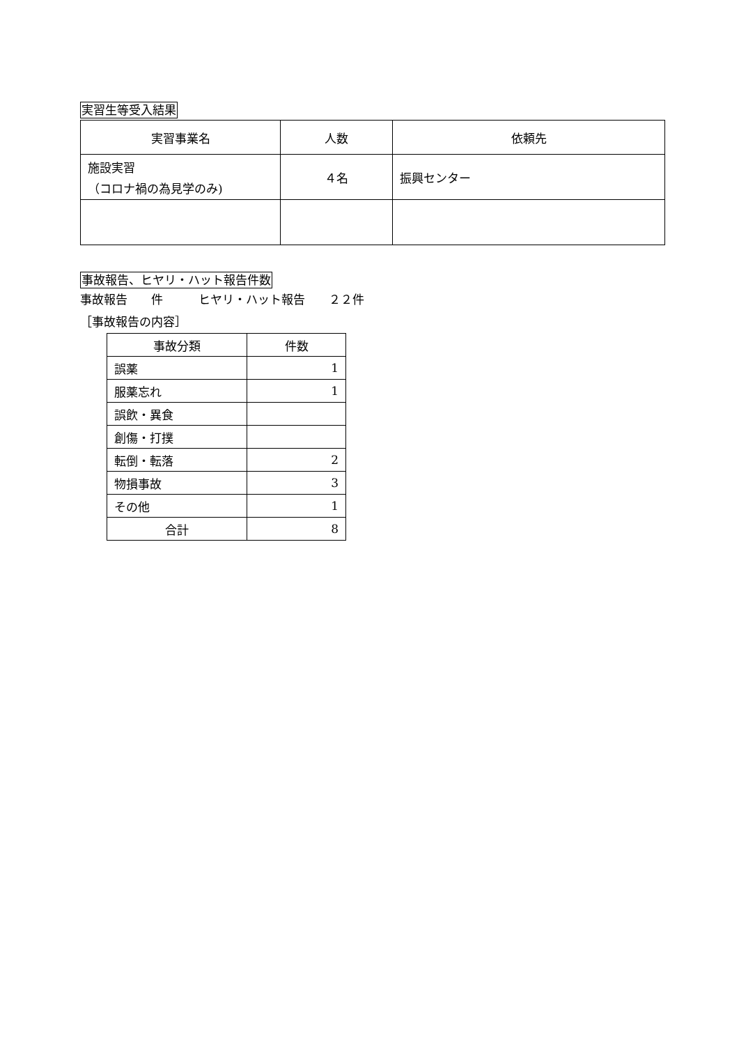実習生等受入結果
| 実習事業名 | 人数 | 依頼先 |
| --- | --- | --- |
| 施設実習 （コロナ禍の為見学のみ) | ４名 | 振興センター |
事故報告、ヒヤリ・ハット報告件数
事故報告　　件　　　ヒヤリ・ハット報告　　２２件
［事故報告の内容］
| 事故分類 | 件数 |
| --- | --- |
| 誤薬 | 1 |
| 服薬忘れ | 1 |
| 誤飲・異食 | |
| 創傷・打撲 | |
| 転倒・転落 | 2 |
| 物損事故 | 3 |
| その他 | 1 |
| 合計 | 8 |